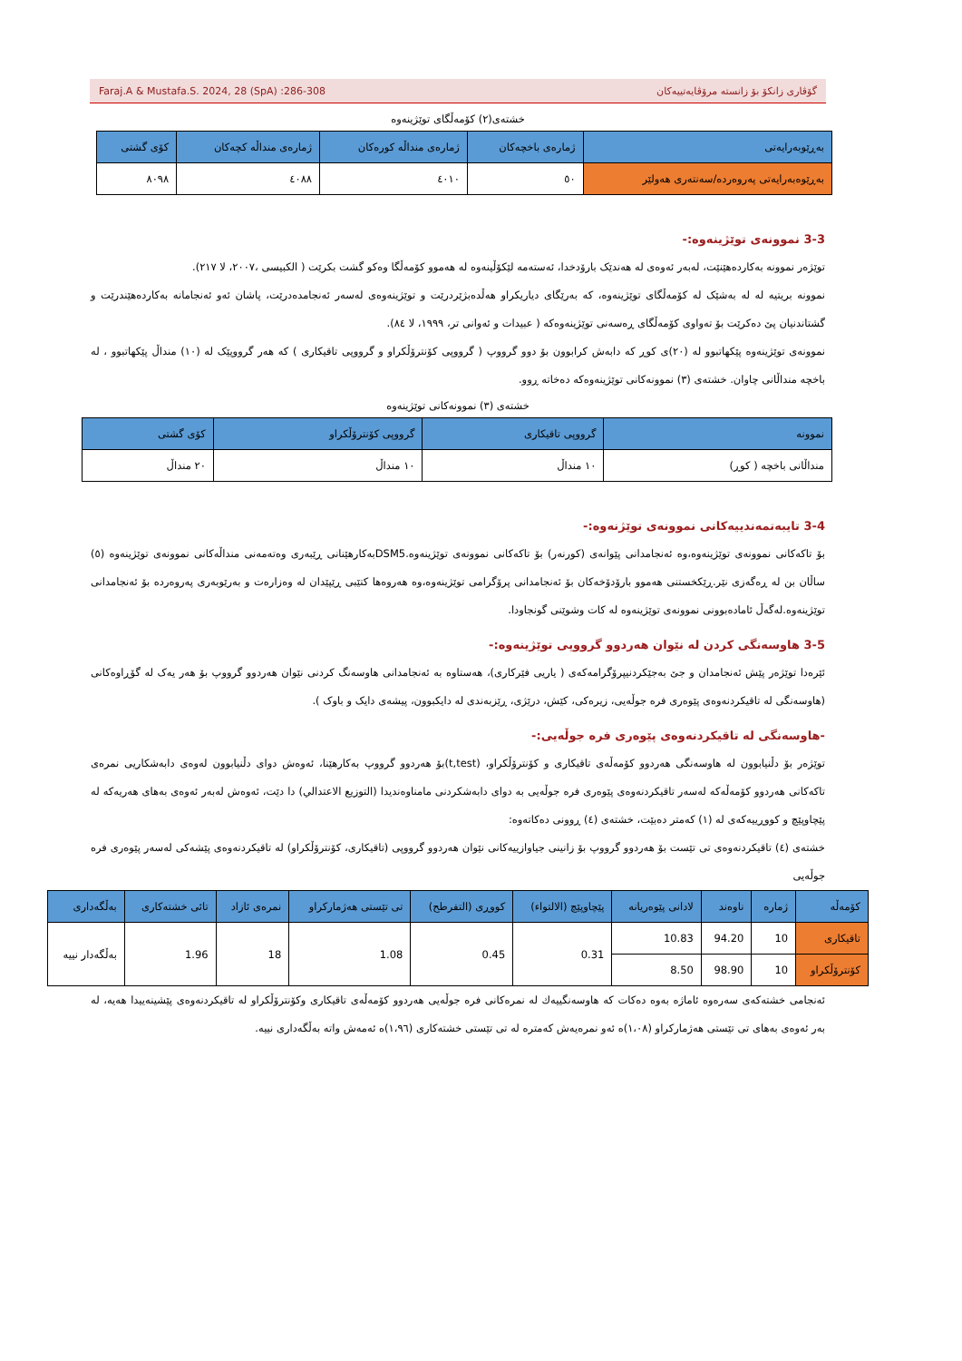Faraj.A & Mustafa.S. 2024, 28 (SpA) :286-308 گۆڤاری زانكۆ بۆ زانستە مرۆڤايەتييەكان
خشتەی(٢) کۆمەڵگای توێژینەوە
| بەڕێوبەرایەتی | ژمارەی باخچەکان | ژمارەی منداڵە کورەکان | ژمارەی منداڵە کچەکان | کۆی گشتی |
| --- | --- | --- | --- | --- |
| بەڕێوەبەرایەتی پەروەردە/سەنتەری هەولێر | ٥٠ | ٤٠١٠ | ٤٠٨٨ | ٨٠٩٨ |
3-3 نموونەی توێژینەوە:-
توێژەر نموونە بەکاردەهێنێت، لەبەر ئەوەی لە هەندێک بارۆدخدا، ئەستەمە لێکۆڵینەوە لە هەموو کۆمەڵگا وەکو گشت بکرێت ( الكبيسى ،٢٠٠٧، لا ٢١٧).
نموونە بریتیە لە لە بەشێک لە کۆمەڵگای توێژینەوە، کە بەرێگای دیاریکراو هەڵدەبژێردرێت و توێژینەوەی لەسەر ئەنجامدەدرێت، پاشان ئەو ئەنجامانە بەکاردەهێندرێت و گشتاندنیان پێ دەکرێت بۆ تەواوی کۆمەڵگای ڕەسەنی توێژینەوەکە ( عبیدات و ئەوانی تر، ١٩٩٩، لا ٨٤).
نموونەی توێژینەوە پێکهاتبوو لە (٢٠)ی کوڕ کە دابەش کرابوون بۆ دوو گرووپ ( گرووپی کۆنترۆڵکراو و گرووپی تاقیکاری ) کە هەر گرووپێک لە (١٠) منداڵ پێکهاتبوو ، لە باخچە منداڵانی چاوان. خشتەی (٣) نموونەکانی توێژینەوەکە دەخاتە ڕوو.
خشتەی (٣) نموونەکانی توێژینەوە
| نموونە | گرووپی تاقیکاری | گرووپی کۆنترۆڵکراو | کۆی گشتی |
| --- | --- | --- | --- |
| منداڵانی باخچە ( کوڕ) | ١٠ منداڵ | ١٠ منداڵ | ٢٠ منداڵ |
3-4 تایبەتمەندییەکانی نموونەی توێژنەوە:-
بۆ تاکەکانی نموونەی توێژینەوە،وە ئەنجامدانی پێوانەی (کورنەر) بۆ تاکەکانی نموونەی توێژینەوە.DSM5بەکارهێنانی ڕێبەری وەتەمەنی منداڵەکانی نموونەی توێژینەوە (٥) ساڵان بن لە ڕەگەزی نێر.ڕێکخستنی هەموو بارۆدۆخەکان بۆ ئەنجامدانی پرۆگرامی توێژینەوە،وە هەروەها کتێبی ڕێپێدان لە وەزارەت و بەرێوبەری پەروەردە بۆ ئەنجامدانی توێژینەوە.لەگەڵ ئامادەبوونی نموونەی توێژینەوە لە کات وشوێنی گونجاودا.
3-5 هاوسەنگی کردن لە نێوان هەردوو گرووپی توێژینەوە:-
ئێرەدا توێژەر پێش ئەنجامدان و جێ بەجێکردنیپرۆگرامەکەی ( یاریی فێرکاری)، هەستاوە بە ئەنجامدانی هاوسەنگ کردنی نێوان هەردوو گرووپ بۆ هەر یەک لە گۆڕاوەکانی (هاوسەنگی لە تاقیکردنەوەی پێوەری فرە جوڵەیی، زیرەکی، کێش، درێژی، ڕێزبەندی لە دایکبوون، پیشەی دایک و باوک ).
-هاوسەنگی لە تاقیکردنەوەی پێوەری فرە جوڵەیی:-
توێژەر بۆ دڵنیابوون لە هاوسەنگی هەردوو کۆمەڵەی تاقیکاری و کۆنترۆڵکراو، (t,test)بۆ هەردوو گرووپ بەکارهێنا، ئەوەش دوای دڵنیابوون لەوەی دابەشکاریی نمرەی تاکەکانی هەردوو کۆمەڵەکە لەسەر تاقیکردنەوەی پێوەری فرە جوڵەیی بە دوای دابەشکردنی مامناوەندیدا (التوزيع الاعتدالي) دا دێت، ئەوەش لەبەر ئەوەی بەهای هەریەکە لە پێچاوپێچ و کووڕییەکەی لە (١) کەمتر دەبێت، خشتەی (٤) ڕوونی دەکاتەوە:
خشتەی (٤) تاقیکردنەوەی تی تێست بۆ هەردوو گرووپ بۆ زانینی جیاوازییەکانی نێوان هەردوو گرووپی (تاقیکاری، کۆنترۆڵکراو) لە تاقیکردنەوەی پێشەکی لەسەر پێوەری فرە جوڵەیی
| کۆمەڵە | ژمارە | ناوەند | لادانی پێوەریانە | پێچاوپێچ (الالتواء) | کووڕی (التفرطح) | تی تێستی هەژمارکراو | نمرەی ئازاد | تائی خشتەکاری | بەڵگەداری |
| --- | --- | --- | --- | --- | --- | --- | --- | --- | --- |
| تاقیکاری | 10 | 94.20 | 10.83 | 0.31 | 0.45 | 1.08 | 18 | 1.96 | بەڵگەدار نییە |
| کۆنترۆڵکراو | 10 | 98.90 | 8.50 | | | | | | |
ئەنجامی خشتەکەی سەرەوە ئاماژە بەوە دەکات کە هاوسەنگییەك لە نمرەکانی فرە جوڵەیی هەردوو کۆمەڵەی تاقیکاری وکۆنترۆڵکراو لە تاقیکردنەوەی پێشینەییدا هەیە، لە بەر ئەوەی بەهای تی تێستی هەژمارکراو (١،٠٨)ە ئەو نمرەیەش کەمترە لە تی تێستی خشتەکاری (١،٩٦)ە ئەمەش واتە بەڵگەداری نییە.